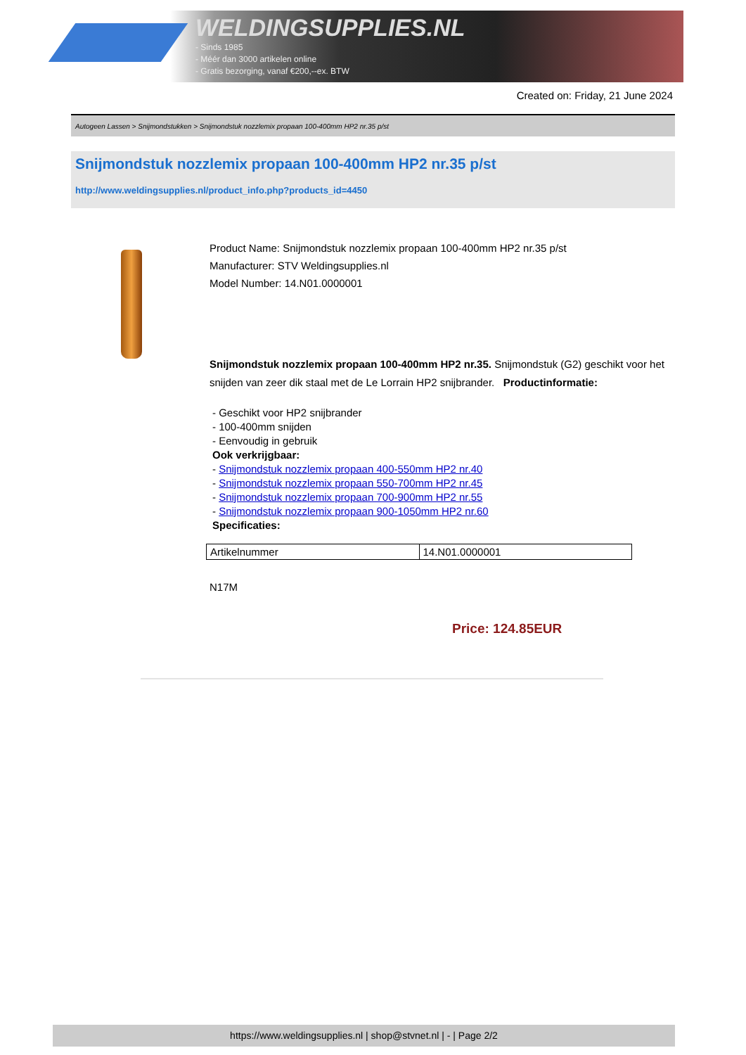WELDINGSUPPLIES.NL
- Sinds 1985
- Méér dan 3000 artikelen online
- Gratis bezorging, vanaf €200,--ex. BTW
Created on: Friday, 21 June 2024
Autogeen Lassen > Snijmondstukken > Snijmondstuk nozzlemix propaan 100-400mm HP2 nr.35 p/st
Snijmondstuk nozzlemix propaan 100-400mm HP2 nr.35 p/st
http://www.weldingsupplies.nl/product_info.php?products_id=4450
Product Name: Snijmondstuk nozzlemix propaan 100-400mm HP2 nr.35 p/st
Manufacturer: STV Weldingsupplies.nl
Model Number: 14.N01.0000001
Snijmondstuk nozzlemix propaan 100-400mm HP2 nr.35. Snijmondstuk (G2) geschikt voor het snijden van zeer dik staal met de Le Lorrain HP2 snijbrander. Productinformatie:
- Geschikt voor HP2 snijbrander
- 100-400mm snijden
- Eenvoudig in gebruik
Ook verkrijgbaar:
- Snijmondstuk nozzlemix propaan 400-550mm HP2 nr.40
- Snijmondstuk nozzlemix propaan 550-700mm HP2 nr.45
- Snijmondstuk nozzlemix propaan 700-900mm HP2 nr.55
- Snijmondstuk nozzlemix propaan 900-1050mm HP2 nr.60
Specificaties:
| Artikelnummer | 14.N01.0000001 |
N17M
Price: 124.85EUR
https://www.weldingsupplies.nl | shop@stvnet.nl | - | Page 2/2